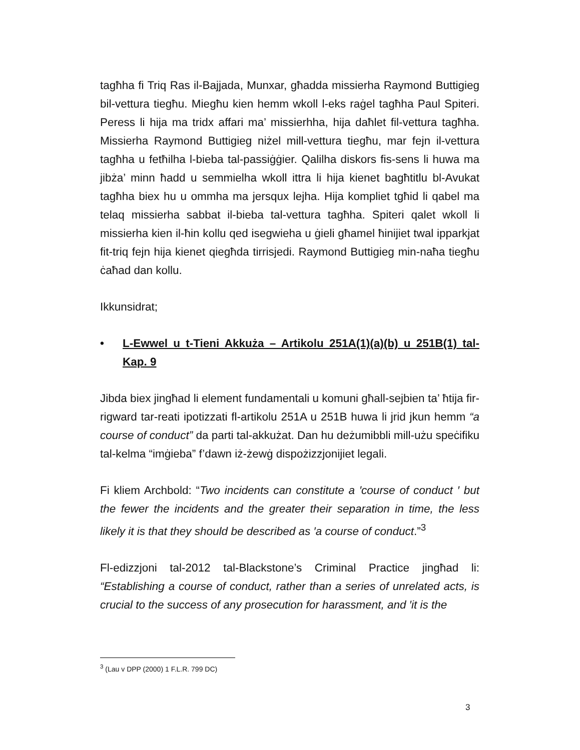tagħha fi Triq Ras il-Bajjada, Munxar, għadda missierha Raymond Buttigieg bil-vettura tiegħu. Miegħu kien hemm wkoll l-eks raġel tagħha Paul Spiteri. Peress li hija ma tridx affari ma’ missierhha, hija daħlet fil-vettura tagħha. Missierha Raymond Buttigieg niżel mill-vettura tiegħu, mar fejn il-vettura tagħha u fetħilha l-bieba tal-passiġġier. Qalilha diskors fis-sens li huwa ma jibża’ minn ħadd u semmielha wkoll ittra li hija kienet bagħtitlu bl-Avukat tagħha biex hu u ommha ma jersqux lejha. Hija kompliet tgħid li qabel ma telaq missierha sabbat il-bieba tal-vettura tagħha. Spiteri qalet wkoll li missierha kien il-ħin kollu qed isegwieha u ġieli għamel ħinijiet twal ipparkjat fit-triq fejn hija kienet qiegħda tirrisjedi. Raymond Buttigieg min-naħa tiegħu ċaħad dan kollu.
Ikkunsidrat;
• L-Ewwel u t-Tieni Akkuża – Artikolu 251A(1)(a)(b) u 251B(1) tal-Kap. 9
Jibda biex jingħad li element fundamentali u komuni għall-sejbien ta’ ħtija fir-rigward tar-reati ipotizzati fl-artikolu 251A u 251B huwa li jrid jkun hemm “a course of conduct” da parti tal-akkużat. Dan hu deżumibbli mill-użu speċifiku tal-kelma “imġieba” f’dawn iż-żewġ dispożizzjonijiet legali.
Fi kliem Archbold: “Two incidents can constitute a ′course of conduct ′ but the fewer the incidents and the greater their separation in time, the less likely it is that they should be described as ′a course of conduct.”<sup>3</sup>
Fl-edizzjoni tal-2012 tal-Blackstone’s Criminal Practice jingħad li: “Establishing a course of conduct, rather than a series of unrelated acts, is crucial to the success of any prosecution for harassment, and ′it is the
<sup>3</sup> (Lau v DPP (2000) 1 F.L.R. 799 DC)
3